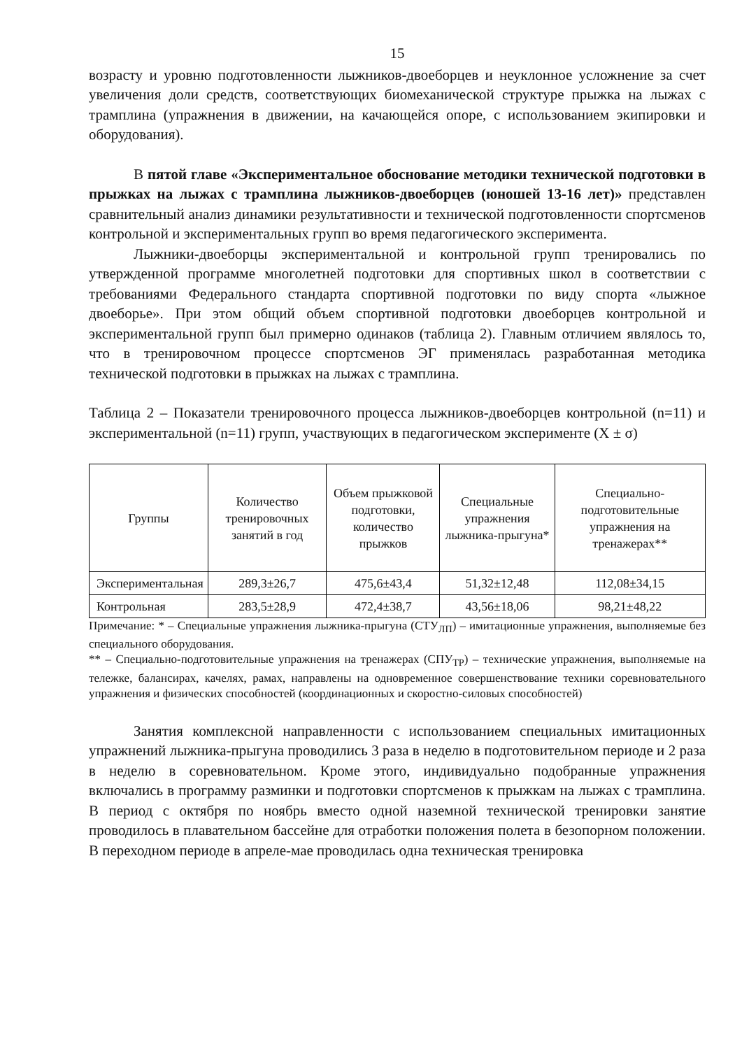15
возрасту и уровню подготовленности лыжников-двоеборцев и неуклонное усложнение за счет увеличения доли средств, соответствующих биомеханической структуре прыжка на лыжах с трамплина (упражнения в движении, на качающейся опоре, с использованием экипировки и оборудования).
В пятой главе «Экспериментальное обоснование методики технической подготовки в прыжках на лыжах с трамплина лыжников-двоеборцев (юношей 13-16 лет)» представлен сравнительный анализ динамики результативности и технической подготовленности спортсменов контрольной и экспериментальных групп во время педагогического эксперимента.
Лыжники-двоеборцы экспериментальной и контрольной групп тренировались по утвержденной программе многолетней подготовки для спортивных школ в соответствии с требованиями Федерального стандарта спортивной подготовки по виду спорта «лыжное двоеборье». При этом общий объем спортивной подготовки двоеборцев контрольной и экспериментальной групп был примерно одинаков (таблица 2). Главным отличием являлось то, что в тренировочном процессе спортсменов ЭГ применялась разработанная методика технической подготовки в прыжках на лыжах с трамплина.
Таблица 2 – Показатели тренировочного процесса лыжников-двоеборцев контрольной (n=11) и экспериментальной (n=11) групп, участвующих в педагогическом эксперименте (X ± σ)
| Группы | Количество тренировочных занятий в год | Объем прыжковой подготовки, количество прыжков | Специальные упражнения лыжника-прыгуна* | Специально-подготовительные упражнения на тренажерах** |
| --- | --- | --- | --- | --- |
| Экспериментальная | 289,3±26,7 | 475,6±43,4 | 51,32±12,48 | 112,08±34,15 |
| Контрольная | 283,5±28,9 | 472,4±38,7 | 43,56±18,06 | 98,21±48,22 |
Примечание: * – Специальные упражнения лыжника-прыгуна (СТУ<sub>ЛП</sub>) – имитационные упражнения, выполняемые без специального оборудования.
** – Специально-подготовительные упражнения на тренажерах (СПУ<sub>ТР</sub>) – технические упражнения, выполняемые на тележке, балансирах, качелях, рамах, направлены на одновременное совершенствование техники соревновательного упражнения и физических способностей (координационных и скоростно-силовых способностей)
Занятия комплексной направленности с использованием специальных имитационных упражнений лыжника-прыгуна проводились 3 раза в неделю в подготовительном периоде и 2 раза в неделю в соревновательном. Кроме этого, индивидуально подобранные упражнения включались в программу разминки и подготовки спортсменов к прыжкам на лыжах с трамплина. В период с октября по ноябрь вместо одной наземной технической тренировки занятие проводилось в плавательном бассейне для отработки положения полета в безопорном положении. В переходном периоде в апреле-мае проводилась одна техническая тренировка